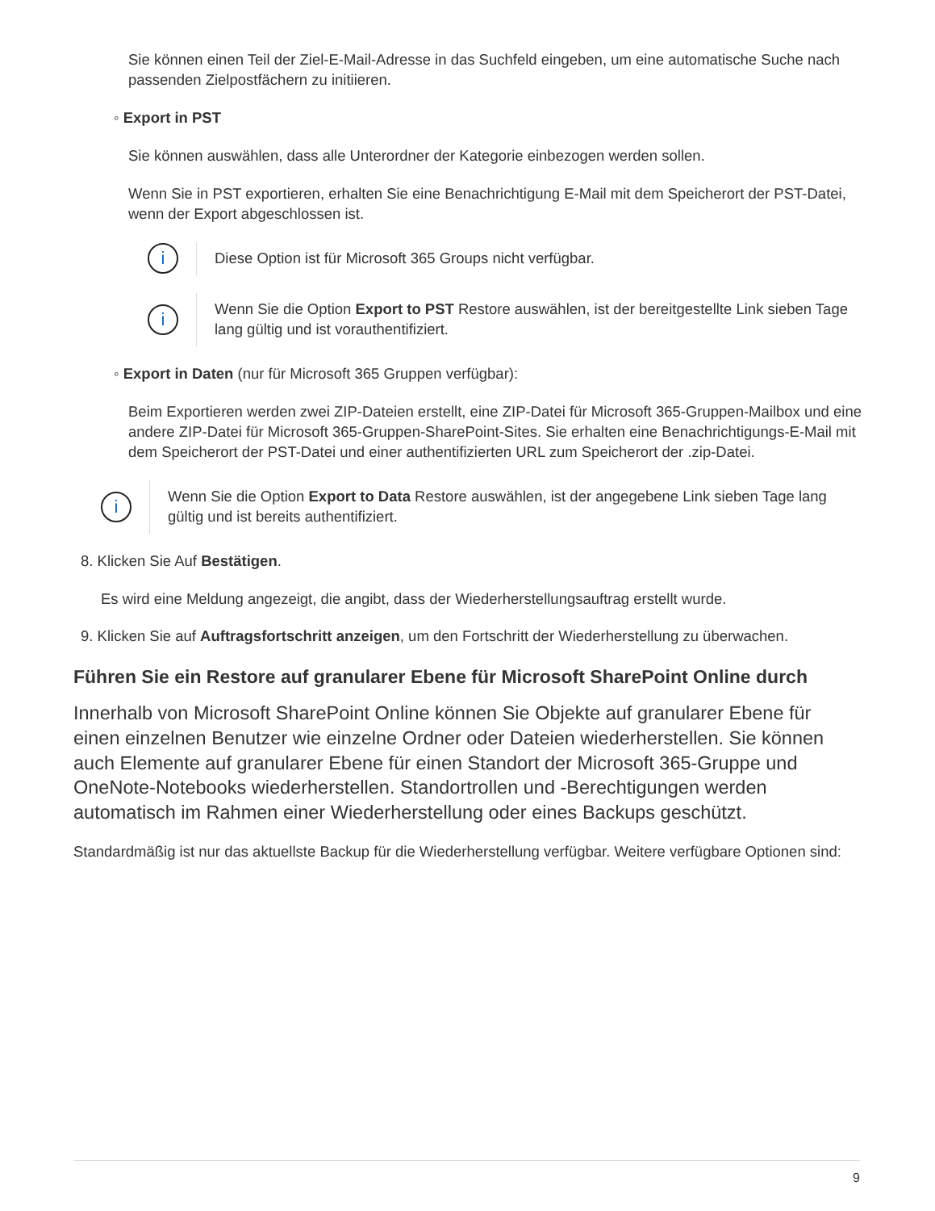Sie können einen Teil der Ziel-E-Mail-Adresse in das Suchfeld eingeben, um eine automatische Suche nach passenden Zielpostfächern zu initiieren.
◦ Export in PST
Sie können auswählen, dass alle Unterordner der Kategorie einbezogen werden sollen.
Wenn Sie in PST exportieren, erhalten Sie eine Benachrichtigung E-Mail mit dem Speicherort der PST-Datei, wenn der Export abgeschlossen ist.
i
Diese Option ist für Microsoft 365 Groups nicht verfügbar.
i
Wenn Sie die Option Export to PST Restore auswählen, ist der bereitgestellte Link sieben Tage lang gültig und ist vorauthentifiziert.
◦ Export in Daten (nur für Microsoft 365 Gruppen verfügbar):
Beim Exportieren werden zwei ZIP-Dateien erstellt, eine ZIP-Datei für Microsoft 365-Gruppen-Mailbox und eine andere ZIP-Datei für Microsoft 365-Gruppen-SharePoint-Sites. Sie erhalten eine Benachrichtigungs-E-Mail mit dem Speicherort der PST-Datei und einer authentifizierten URL zum Speicherort der .zip-Datei.
i
Wenn Sie die Option Export to Data Restore auswählen, ist der angegebene Link sieben Tage lang gültig und ist bereits authentifiziert.
8. Klicken Sie Auf Bestätigen.
Es wird eine Meldung angezeigt, die angibt, dass der Wiederherstellungsauftrag erstellt wurde.
9. Klicken Sie auf Auftragsfortschritt anzeigen, um den Fortschritt der Wiederherstellung zu überwachen.
Führen Sie ein Restore auf granularer Ebene für Microsoft SharePoint Online durch
Innerhalb von Microsoft SharePoint Online können Sie Objekte auf granularer Ebene für einen einzelnen Benutzer wie einzelne Ordner oder Dateien wiederherstellen. Sie können auch Elemente auf granularer Ebene für einen Standort der Microsoft 365-Gruppe und OneNote-Notebooks wiederherstellen. Standortrollen und -Berechtigungen werden automatisch im Rahmen einer Wiederherstellung oder eines Backups geschützt.
Standardmäßig ist nur das aktuellste Backup für die Wiederherstellung verfügbar. Weitere verfügbare Optionen sind:
9